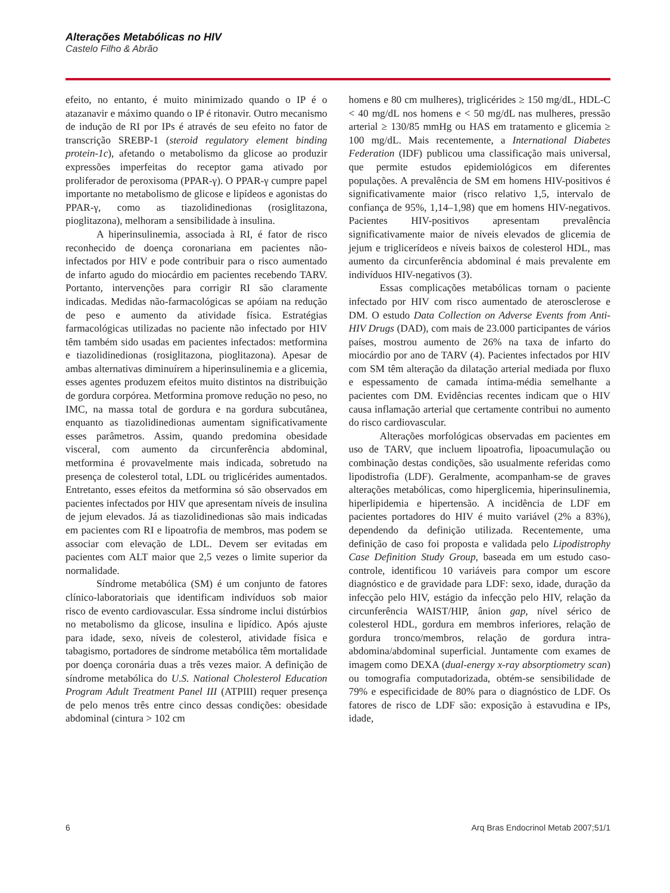Alterações Metabólicas no HIV
Castelo Filho & Abrão
efeito, no entanto, é muito minimizado quando o IP é o atazanavir e máximo quando o IP é ritonavir. Outro mecanismo de indução de RI por IPs é através de seu efeito no fator de transcrição SREBP-1 (steroid regulatory element binding protein-1c), afetando o metabolismo da glicose ao produzir expressões imperfeitas do receptor gama ativado por proliferador de peroxisoma (PPAR-γ). O PPAR-γ cumpre papel importante no metabolismo de glicose e lipídeos e agonistas do PPAR-γ, como as tiazolidinedionas (rosiglitazona, pioglitazona), melhoram a sensibilidade à insulina.
A hiperinsulinemia, associada à RI, é fator de risco reconhecido de doença coronariana em pacientes não-infectados por HIV e pode contribuir para o risco aumentado de infarto agudo do miocárdio em pacientes recebendo TARV. Portanto, intervenções para corrigir RI são claramente indicadas. Medidas não-farmacológicas se apóiam na redução de peso e aumento da atividade física. Estratégias farmacológicas utilizadas no paciente não infectado por HIV têm também sido usadas em pacientes infectados: metformina e tiazolidinedionas (rosiglitazona, pioglitazona). Apesar de ambas alternativas diminuírem a hiperinsulinemia e a glicemia, esses agentes produzem efeitos muito distintos na distribuição de gordura corpórea. Metformina promove redução no peso, no IMC, na massa total de gordura e na gordura subcutânea, enquanto as tiazolidinedionas aumentam significativamente esses parâmetros. Assim, quando predomina obesidade visceral, com aumento da circunferência abdominal, metformina é provavelmente mais indicada, sobretudo na presença de colesterol total, LDL ou triglicérides aumentados. Entretanto, esses efeitos da metformina só são observados em pacientes infectados por HIV que apresentam níveis de insulina de jejum elevados. Já as tiazolidinedionas são mais indicadas em pacientes com RI e lipoatrofia de membros, mas podem se associar com elevação de LDL. Devem ser evitadas em pacientes com ALT maior que 2,5 vezes o limite superior da normalidade.
Síndrome metabólica (SM) é um conjunto de fatores clínico-laboratoriais que identificam indivíduos sob maior risco de evento cardiovascular. Essa síndrome inclui distúrbios no metabolismo da glicose, insulina e lipídico. Após ajuste para idade, sexo, níveis de colesterol, atividade física e tabagismo, portadores de síndrome metabólica têm mortalidade por doença coronária duas a três vezes maior. A definição de síndrome metabólica do U.S. National Cholesterol Education Program Adult Treatment Panel III (ATPIII) requer presença de pelo menos três entre cinco dessas condições: obesidade abdominal (cintura > 102 cm
homens e 80 cm mulheres), triglicérides ≥ 150 mg/dL, HDL-C < 40 mg/dL nos homens e < 50 mg/dL nas mulheres, pressão arterial ≥ 130/85 mmHg ou HAS em tratamento e glicemia ≥ 100 mg/dL. Mais recentemente, a International Diabetes Federation (IDF) publicou uma classificação mais universal, que permite estudos epidemiológicos em diferentes populações. A prevalência de SM em homens HIV-positivos é significativamente maior (risco relativo 1,5, intervalo de confiança de 95%, 1,14–1,98) que em homens HIV-negativos. Pacientes HIV-positivos apresentam prevalência significativamente maior de níveis elevados de glicemia de jejum e triglicerídeos e níveis baixos de colesterol HDL, mas aumento da circunferência abdominal é mais prevalente em indivíduos HIV-negativos (3).
Essas complicações metabólicas tornam o paciente infectado por HIV com risco aumentado de aterosclerose e DM. O estudo Data Collection on Adverse Events from Anti-HIV Drugs (DAD), com mais de 23.000 participantes de vários países, mostrou aumento de 26% na taxa de infarto do miocárdio por ano de TARV (4). Pacientes infectados por HIV com SM têm alteração da dilatação arterial mediada por fluxo e espessamento de camada íntima-média semelhante a pacientes com DM. Evidências recentes indicam que o HIV causa inflamação arterial que certamente contribui no aumento do risco cardiovascular.
Alterações morfológicas observadas em pacientes em uso de TARV, que incluem lipoatrofia, lipoacumulação ou combinação destas condições, são usualmente referidas como lipodistrofia (LDF). Geralmente, acompanham-se de graves alterações metabólicas, como hiperglicemia, hiperinsulinemia, hiperlipidemia e hipertensão. A incidência de LDF em pacientes portadores do HIV é muito variável (2% a 83%), dependendo da definição utilizada. Recentemente, uma definição de caso foi proposta e validada pelo Lipodistrophy Case Definition Study Group, baseada em um estudo caso-controle, identificou 10 variáveis para compor um escore diagnóstico e de gravidade para LDF: sexo, idade, duração da infecção pelo HIV, estágio da infecção pelo HIV, relação da circunferência WAIST/HIP, ânion gap, nível sérico de colesterol HDL, gordura em membros inferiores, relação de gordura tronco/membros, relação de gordura intra-abdomina/abdominal superficial. Juntamente com exames de imagem como DEXA (dual-energy x-ray absorptiometry scan) ou tomografia computadorizada, obtém-se sensibilidade de 79% e especificidade de 80% para o diagnóstico de LDF. Os fatores de risco de LDF são: exposição à estavudina e IPs, idade,
6 Arq Bras Endocrinol Metab 2007;51/1